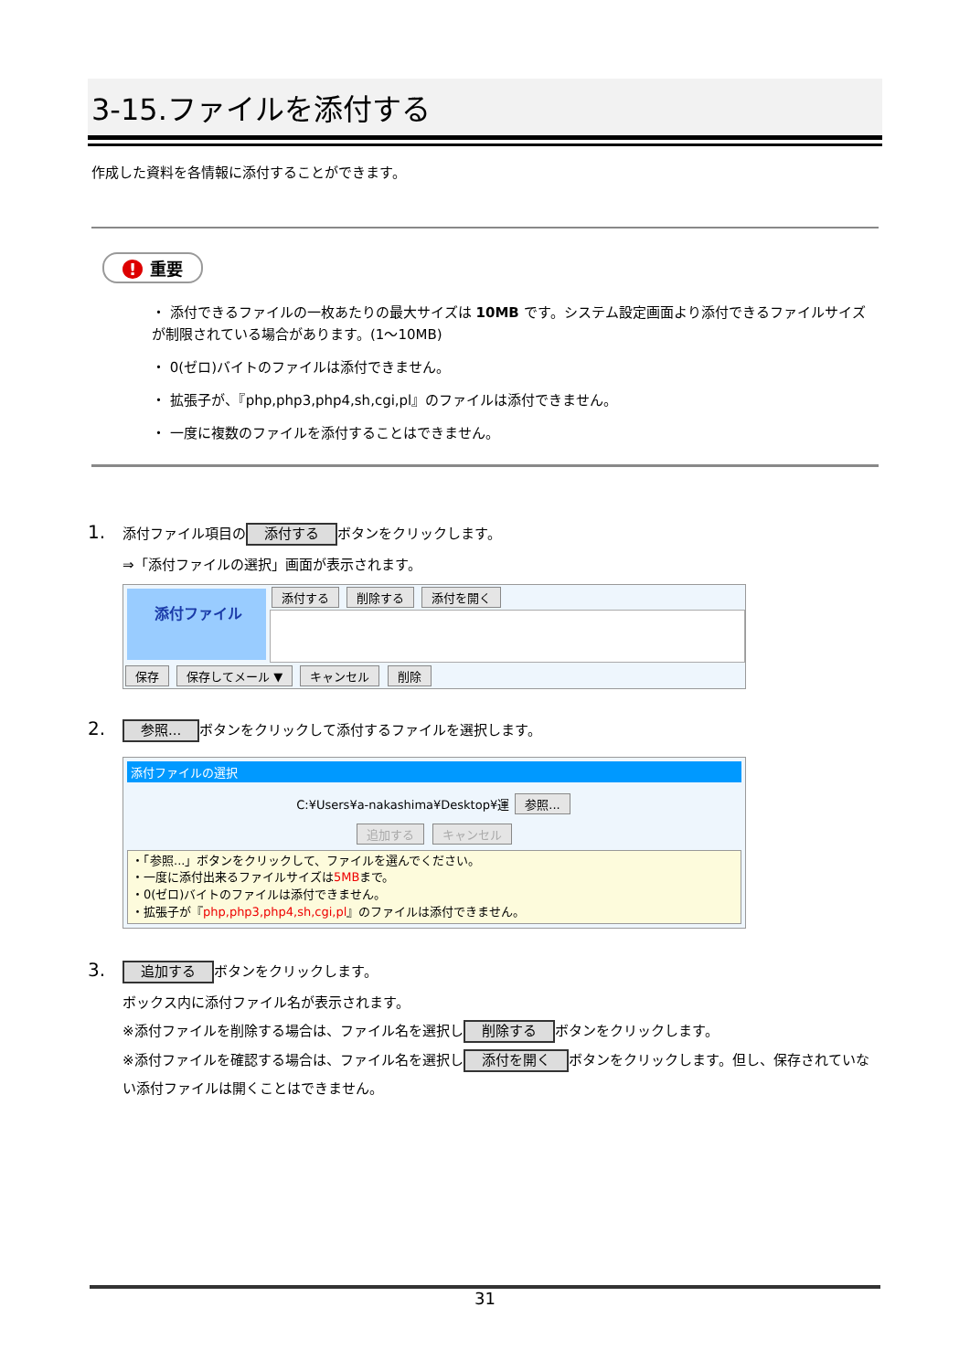3-15.ファイルを添付する
作成した資料を各情報に添付することができます。
! 重要
・ 添付できるファイルの一枚あたりの最大サイズは 10MB です。システム設定画面より添付できるファイルサイズが制限されている場合があります。(1～10MB)
・ 0(ゼロ)バイトのファイルは添付できません。
・ 拡張子が、『php,php3,php4,sh,cgi,pl』のファイルは添付できません。
・ 一度に複数のファイルを添付することはできません。
1. 添付ファイル項目の 添付する ボタンをクリックします。
⇒「添付ファイルの選択」画面が表示されます。
添付ファイル
添付する 削除する 添付を開く
保存 保存してメール ▼ キャンセル 削除
2. 参照... ボタンをクリックして添付するファイルを選択します。
添付ファイルの選択
C:¥Users¥a-nakashima¥Desktop¥運 参照...
追加する キャンセル
・「参照...」ボタンをクリックして、ファイルを選んでください。
・一度に添付出来るファイルサイズは5MBまで。
・0(ゼロ)バイトのファイルは添付できません。
・拡張子が『php,php3,php4,sh,cgi,pl』のファイルは添付できません。
3. 追加する ボタンをクリックします。
ボックス内に添付ファイル名が表示されます。
※添付ファイルを削除する場合は、ファイル名を選択し 削除する ボタンをクリックします。
※添付ファイルを確認する場合は、ファイル名を選択し 添付を開く ボタンをクリックします。但し、保存されていない添付ファイルは開くことはできません。
31